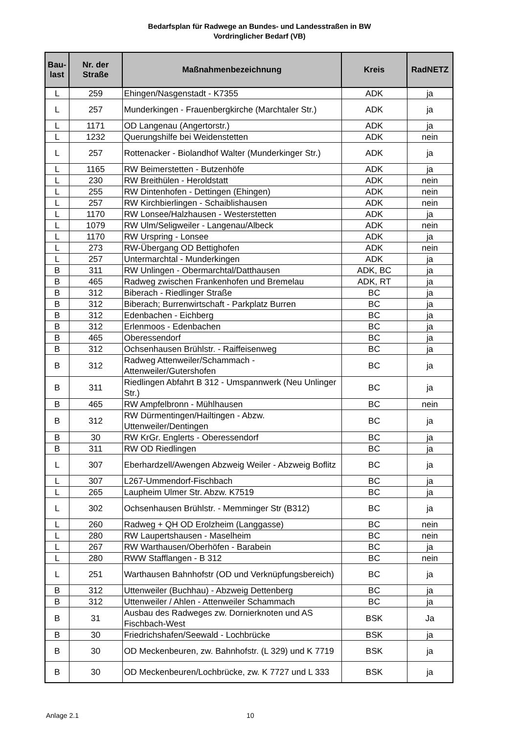Bedarfsplan für Radwege an Bundes- und Landesstraßen in BW
Vordringlicher Bedarf (VB)
| Bau- last | Nr. der Straße | Maßnahmenbezeichnung | Kreis | RadNETZ |
| --- | --- | --- | --- | --- |
| L | 259 | Ehingen/Nasgenstadt - K7355 | ADK | ja |
| L | 257 | Munderkingen - Frauenbergkirche (Marchtaler Str.) | ADK | ja |
| L | 1171 | OD Langenau (Angertorstr.) | ADK | ja |
| L | 1232 | Querungshilfe bei Weidenstetten | ADK | nein |
| L | 257 | Rottenacker - Biolandhof Walter (Munderkinger Str.) | ADK | ja |
| L | 1165 | RW Beimerstetten - Butzenhöfe | ADK | ja |
| L | 230 | RW Breithülen - Heroldstatt | ADK | nein |
| L | 255 | RW Dintenhofen - Dettingen (Ehingen) | ADK | nein |
| L | 257 | RW Kirchbierlingen - Schaiblishausen | ADK | nein |
| L | 1170 | RW Lonsee/Halzhausen - Westerstetten | ADK | ja |
| L | 1079 | RW Ulm/Seligweiler - Langenau/Albeck | ADK | nein |
| L | 1170 | RW Urspring - Lonsee | ADK | ja |
| L | 273 | RW-Übergang OD Bettighofen | ADK | nein |
| L | 257 | Untermarchtal - Munderkingen | ADK | ja |
| B | 311 | RW Unlingen - Obermarchtal/Datthausen | ADK, BC | ja |
| B | 465 | Radweg zwischen Frankenhofen und Bremelau | ADK, RT | ja |
| B | 312 | Biberach - Riedlinger Straße | BC | ja |
| B | 312 | Biberach; Burrenwirtschaft - Parkplatz Burren | BC | ja |
| B | 312 | Edenbachen - Eichberg | BC | ja |
| B | 312 | Erlenmoos - Edenbachen | BC | ja |
| B | 465 | Oberessendorf | BC | ja |
| B | 312 | Ochsenhausen Brühlstr. - Raiffeisenweg | BC | ja |
| B | 312 | Radweg Attenweiler/Schammach - Attenweiler/Gutershofen | BC | ja |
| B | 311 | Riedlingen Abfahrt B 312 - Umspannwerk (Neu Unlinger Str.) | BC | ja |
| B | 465 | RW Ampfelbronn - Mühlhausen | BC | nein |
| B | 312 | RW Dürmentingen/Hailtingen - Abzw. Uttenweiler/Dentingen | BC | ja |
| B | 30 | RW KrGr. Englerts - Oberessendorf | BC | ja |
| B | 311 | RW OD Riedlingen | BC | ja |
| L | 307 | Eberhardzell/Awengen Abzweig Weiler - Abzweig Boflitz | BC | ja |
| L | 307 | L267-Ummendorf-Fischbach | BC | ja |
| L | 265 | Laupheim Ulmer Str. Abzw. K7519 | BC | ja |
| L | 302 | Ochsenhausen Brühlstr. - Memminger Str (B312) | BC | ja |
| L | 260 | Radweg + QH OD Erolzheim (Langgasse) | BC | nein |
| L | 280 | RW Laupertshausen - Maselheim | BC | nein |
| L | 267 | RW Warthausen/Oberhöfen - Barabein | BC | ja |
| L | 280 | RWW Stafflangen - B 312 | BC | nein |
| L | 251 | Warthausen Bahnhofstr (OD und Verknüpfungsbereich) | BC | ja |
| B | 312 | Uttenweiler (Buchhau) - Abzweig Dettenberg | BC | ja |
| B | 312 | Uttenweiler / Ahlen - Attenweiler Schammach | BC | ja |
| B | 31 | Ausbau des Radweges zw. Dornierknoten und AS Fischbach-West | BSK | Ja |
| B | 30 | Friedrichshafen/Seewald - Lochbrücke | BSK | ja |
| B | 30 | OD Meckenbeuren, zw. Bahnhofstr. (L 329) und K 7719 | BSK | ja |
| B | 30 | OD Meckenbeuren/Lochbrücke, zw. K 7727 und L 333 | BSK | ja |
Anlage 2.1 10